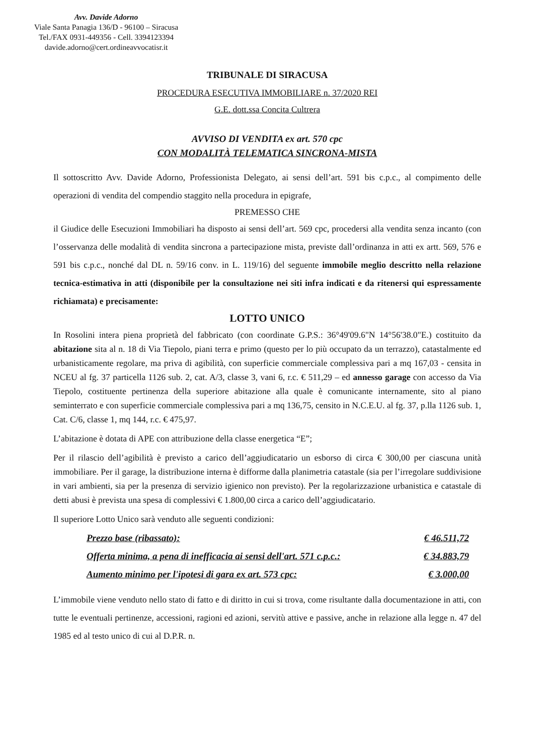Avv. Davide Adorno
Viale Santa Panagia 136/D - 96100 – Siracusa
Tel./FAX 0931-449356 - Cell. 3394123394
davide.adorno@cert.ordineavvocatisr.it
TRIBUNALE DI SIRACUSA
PROCEDURA ESECUTIVA IMMOBILIARE n. 37/2020 REI
G.E. dott.ssa Concita Cultrera
AVVISO DI VENDITA ex art. 570 cpc
CON MODALITÀ TELEMATICA SINCRONA-MISTA
Il sottoscritto Avv. Davide Adorno, Professionista Delegato, ai sensi dell’art. 591 bis c.p.c., al compimento delle operazioni di vendita del compendio staggito nella procedura in epigrafe,
PREMESSO CHE
il Giudice delle Esecuzioni Immobiliari ha disposto ai sensi dell’art. 569 cpc, procedersi alla vendita senza incanto (con l’osservanza delle modalità di vendita sincrona a partecipazione mista, previste dall’ordinanza in atti ex artt. 569, 576 e 591 bis c.p.c., nonché dal DL n. 59/16 conv. in L. 119/16) del seguente immobile meglio descritto nella relazione tecnica-estimativa in atti (disponibile per la consultazione nei siti infra indicati e da ritenersi qui espressamente richiamata) e precisamente:
LOTTO UNICO
In Rosolini intera piena proprietà del fabbricato (con coordinate G.P.S.: 36°49'09.6"N 14°56'38.0"E.) costituito da abitazione sita al n. 18 di Via Tiepolo, piani terra e primo (questo per lo più occupato da un terrazzo), catastalmente ed urbanisticamente regolare, ma priva di agibilità, con superficie commerciale complessiva pari a mq 167,03 - censita in NCEU al fg. 37 particella 1126 sub. 2, cat. A/3, classe 3, vani 6, r.c. € 511,29 – ed annesso garage con accesso da Via Tiepolo, costituente pertinenza della superiore abitazione alla quale è comunicante internamente, sito al piano seminterrato e con superficie commerciale complessiva pari a mq 136,75, censito in N.C.E.U. al fg. 37, p.lla 1126 sub. 1, Cat. C/6, classe 1, mq 144, r.c. € 475,97.
L’abitazione è dotata di APE con attribuzione della classe energetica “E”;
Per il rilascio dell’agibilità è previsto a carico dell’aggiudicatario un esborso di circa € 300,00 per ciascuna unità immobiliare. Per il garage, la distribuzione interna è difforme dalla planimetria catastale (sia per l’irregolare suddivisione in vari ambienti, sia per la presenza di servizio igienico non previsto). Per la regolarizzazione urbanistica e catastale di detti abusi è prevista una spesa di complessivi € 1.800,00 circa a carico dell’aggiudicatario.
Il superiore Lotto Unico sarà venduto alle seguenti condizioni:
Prezzo base (ribassato): € 46.511,72
Offerta minima, a pena di inefficacia ai sensi dell'art. 571 c.p.c.: € 34.883,79
Aumento minimo per l'ipotesi di gara ex art. 573 cpc: € 3.000,00
L’immobile viene venduto nello stato di fatto e di diritto in cui si trova, come risultante dalla documentazione in atti, con tutte le eventuali pertinenze, accessioni, ragioni ed azioni, servitù attive e passive, anche in relazione alla legge n. 47 del 1985 ed al testo unico di cui al D.P.R. n.